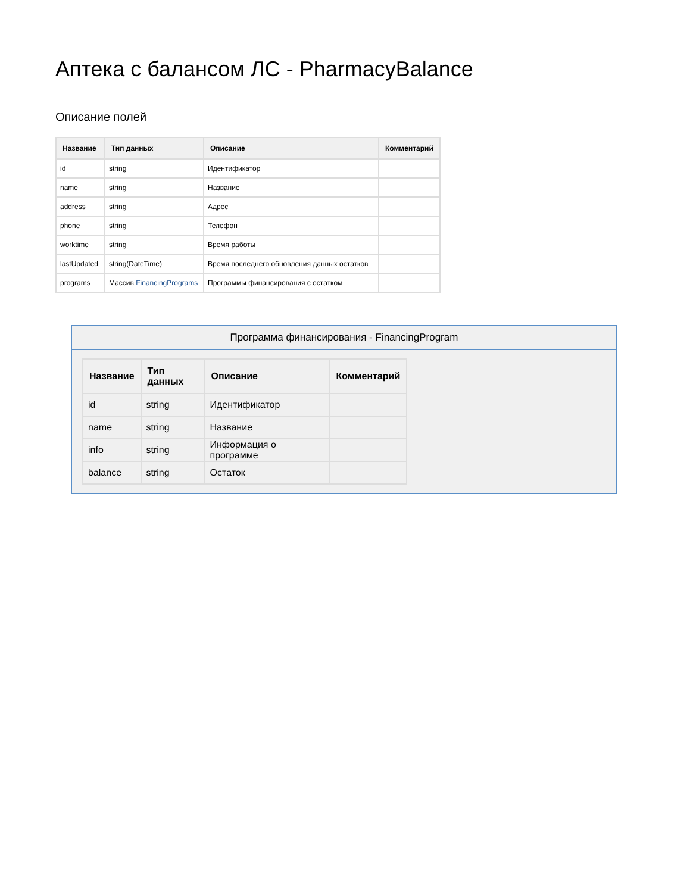Аптека с балансом ЛС - PharmacyBalance
Описание полей
| Название | Тип данных | Описание | Комментарий |
| --- | --- | --- | --- |
| id | string | Идентификатор | |
| name | string | Название | |
| address | string | Адрес | |
| phone | string | Телефон | |
| worktime | string | Время работы | |
| lastUpdated | string(DateTime) | Время последнего обновления данных остатков | |
| programs | Массив FinancingPrograms | Программы финансирования с остатком | |
Программа финансирования - FinancingProgram
| Название | Тип данных | Описание | Комментарий |
| --- | --- | --- | --- |
| id | string | Идентификатор | |
| name | string | Название | |
| info | string | Информация о программе | |
| balance | string | Остаток | |